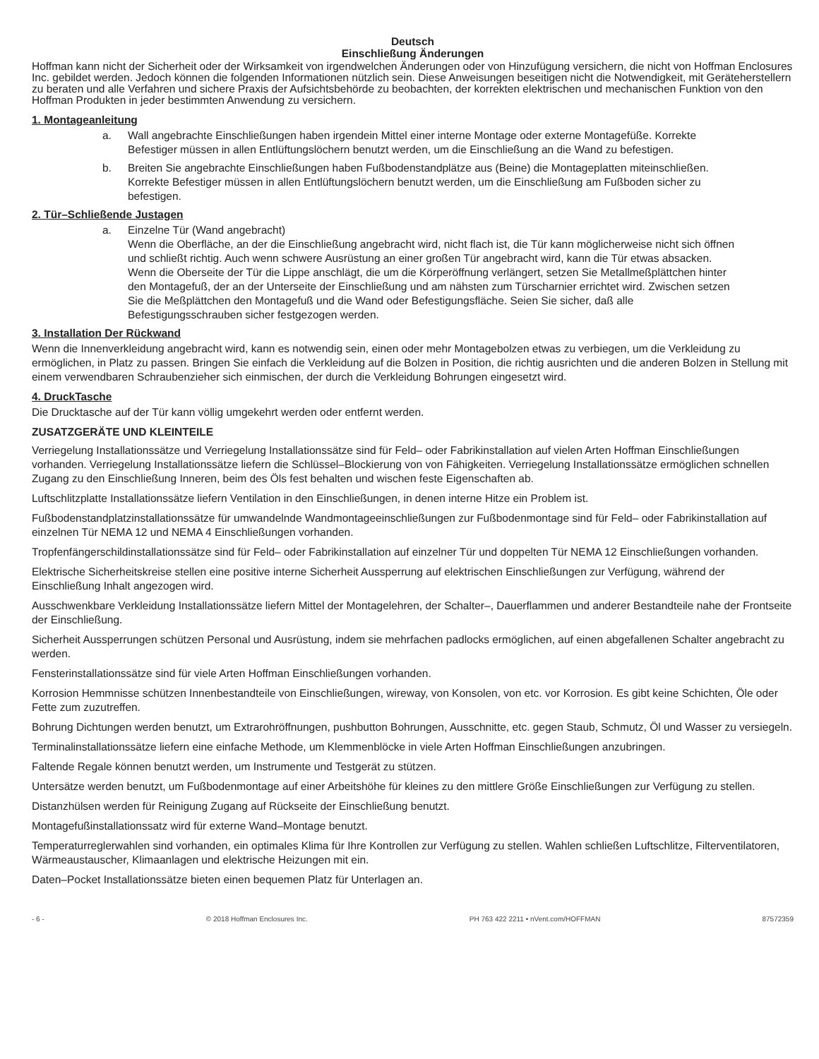Deutsch
Einschließung Änderungen
Hoffman kann nicht der Sicherheit oder der Wirksamkeit von irgendwelchen Änderungen oder von Hinzufügung versichern, die nicht von Hoffman Enclosures Inc. gebildet werden. Jedoch können die folgenden Informationen nützlich sein. Diese Anweisungen beseitigen nicht die Notwendigkeit, mit Geräteherstellern zu beraten und alle Verfahren und sichere Praxis der Aufsichtsbehörde zu beobachten, der korrekten elektrischen und mechanischen Funktion von den Hoffman Produkten in jeder bestimmten Anwendung zu versichern.
1. Montageanleitung
a. Wall angebrachte Einschließungen haben irgendein Mittel einer interne Montage oder externe Montagefüße. Korrekte Befestiger müssen in allen Entlüftungslöchern benutzt werden, um die Einschließung an die Wand zu befestigen.
b. Breiten Sie angebrachte Einschließungen haben Fußbodenstandplätze aus (Beine) die Montageplatten miteinschließen. Korrekte Befestiger müssen in allen Entlüftungslöchern benutzt werden, um die Einschließung am Fußboden sicher zu befestigen.
2. Tür–Schließende Justagen
a. Einzelne Tür (Wand angebracht)
Wenn die Oberfläche, an der die Einschließung angebracht wird, nicht flach ist, die Tür kann möglicherweise nicht sich öffnen und schließt richtig. Auch wenn schwere Ausrüstung an einer großen Tür angebracht wird, kann die Tür etwas absacken. Wenn die Oberseite der Tür die Lippe anschlägt, die um die Körperöffnung verlängert, setzen Sie Metallmeßplättchen hinter den Montagefuß, der an der Unterseite der Einschließung und am nähsten zum Türscharnier errichtet wird. Zwischen setzen Sie die Meßplättchen den Montagefuß und die Wand oder Befestigungsfläche. Seien Sie sicher, daß alle Befestigungsschrauben sicher festgezogen werden.
3. Installation Der Rückwand
Wenn die Innenverkleidung angebracht wird, kann es notwendig sein, einen oder mehr Montagebolzen etwas zu verbiegen, um die Verkleidung zu ermöglichen, in Platz zu passen. Bringen Sie einfach die Verkleidung auf die Bolzen in Position, die richtig ausrichten und die anderen Bolzen in Stellung mit einem verwendbaren Schraubenzieher sich einmischen, der durch die Verkleidung Bohrungen eingesetzt wird.
4. DruckTasche
Die Drucktasche auf der Tür kann völlig umgekehrt werden oder entfernt werden.
ZUSATZGERÄTE UND KLEINTEILE
Verriegelung Installationssätze und Verriegelung Installationssätze sind für Feld– oder Fabrikinstallation auf vielen Arten Hoffman Einschließungen vorhanden. Verriegelung Installationssätze liefern die Schlüssel–Blockierung von von Fähigkeiten. Verriegelung Installationssätze ermöglichen schnellen Zugang zu den Einschließung Inneren, beim des Öls fest behalten und wischen feste Eigenschaften ab.
Luftschlitzplatte Installationssätze liefern Ventilation in den Einschließungen, in denen interne Hitze ein Problem ist.
Fußbodenstandplatzinstallationssätze für umwandelnde Wandmontageeinschließungen zur Fußbodenmontage sind für Feld– oder Fabrikinstallation auf einzelnen Tür NEMA 12 und NEMA 4 Einschließungen vorhanden.
Tropfenfängerschildinstallationssätze sind für Feld– oder Fabrikinstallation auf einzelner Tür und doppelten Tür NEMA 12 Einschließungen vorhanden.
Elektrische Sicherheitskreise stellen eine positive interne Sicherheit Aussperrung auf elektrischen Einschließungen zur Verfügung, während der Einschließung Inhalt angezogen wird.
Ausschwenkbare Verkleidung Installationssätze liefern Mittel der Montagelehren, der Schalter–, Dauerflammen und anderer Bestandteile nahe der Frontseite der Einschließung.
Sicherheit Aussperrungen schützen Personal und Ausrüstung, indem sie mehrfachen padlocks ermöglichen, auf einen abgefallenen Schalter angebracht zu werden.
Fensterinstallationssätze sind für viele Arten Hoffman Einschließungen vorhanden.
Korrosion Hemmnisse schützen Innenbestandteile von Einschließungen, wireway, von Konsolen, von etc. vor Korrosion. Es gibt keine Schichten, Öle oder Fette zum zuzutreffen.
Bohrung Dichtungen werden benutzt, um Extrarohröffnungen, pushbutton Bohrungen, Ausschnitte, etc. gegen Staub, Schmutz, Öl und Wasser zu versiegeln.
Terminalinstallationssätze liefern eine einfache Methode, um Klemmenblöcke in viele Arten Hoffman Einschließungen anzubringen.
Faltende Regale können benutzt werden, um Instrumente und Testgerät zu stützen.
Untersätze werden benutzt, um Fußbodenmontage auf einer Arbeitshöhe für kleines zu den mittlere Größe Einschließungen zur Verfügung zu stellen.
Distanzhülsen werden für Reinigung Zugang auf Rückseite der Einschließung benutzt.
Montagefußinstallationssatz wird für externe Wand–Montage benutzt.
Temperaturreglerwahlen sind vorhanden, ein optimales Klima für Ihre Kontrollen zur Verfügung zu stellen. Wahlen schließen Luftschlitze, Filterventilatoren, Wärmeaustauscher, Klimaanlagen und elektrische Heizungen mit ein.
Daten–Pocket Installationssätze bieten einen bequemen Platz für Unterlagen an.
- 6 - © 2018 Hoffman Enclosures Inc. PH 763 422 2211 • nVent.com/HOFFMAN 87572359